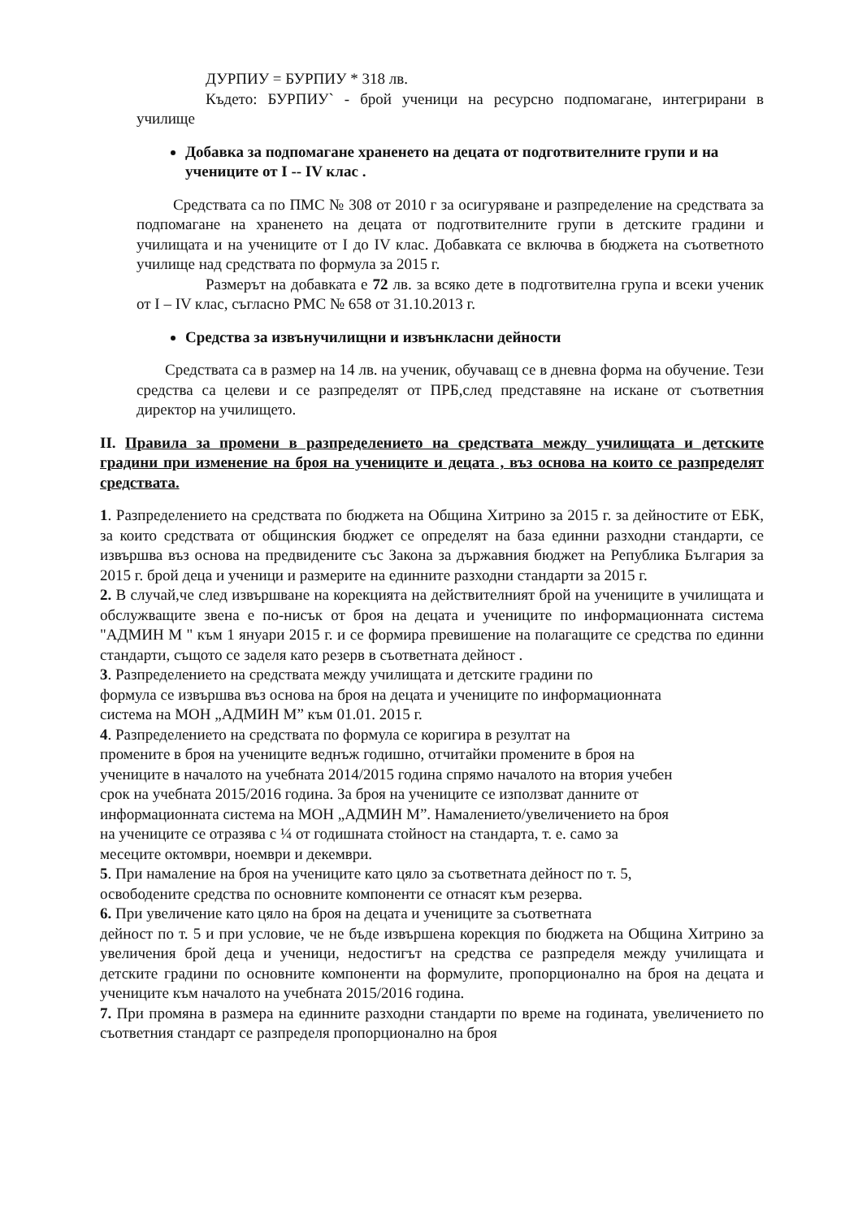ДУРПИУ = БУРПИУ * 318 лв.
Където: БУРПИУ` - брой ученици на ресурсно подпомагане, интегрирани в училище
Добавка за подпомагане храненето на децата от подготвителните групи и на учениците от I -- IV клас .
Средствата са по ПМС № 308 от 2010 г за осигуряване и разпределение на средствата за подпомагане на храненето на децата от подготвителните групи в детските градини и училищата и на учениците от I до IV клас. Добавката се включва в бюджета на съответното училище над средствата по формула за 2015 г.
Размерът на добавката е 72 лв. за всяко дете в подготвителна група и всеки ученик от I – IV клас, съгласно РМС № 658 от 31.10.2013 г.
Средства за извънучилищни и извънкласни дейности
Средствата са в размер на 14 лв. на ученик, обучаващ се в дневна форма на обучение. Тези средства са целеви и се разпределят от ПРБ,след представяне на искане от съответния директор на училището.
II. Правила за промени в разпределението на средствата между училищата и детските градини при изменение на броя на учениците и децата , въз основа на които се разпределят средствата.
1. Разпределението на средствата по бюджета на Община Хитрино за 2015 г. за дейностите от ЕБК, за които средствата от общинския бюджет се определят на база единни разходни стандарти, се извършва въз основа на предвидените със Закона за държавния бюджет на Република България за 2015 г. брой деца и ученици и размерите на единните разходни стандарти за 2015 г.
2. В случай,че след извършване на корекцията на действителният брой на учениците в училищата и обслужващите звена е по-нисък от броя на децата и учениците по информационната система "АДМИН М " към 1 януари 2015 г. и се формира превишение на полагащите се средства по единни стандарти, същото се заделя като резерв в съответната дейност .
3. Разпределението на средствата между училищата и детските градини по
формула се извършва въз основа на броя на децата и учениците по информационната
система на МОН „АДМИН М” към 01.01. 2015 г.
4. Разпределението на средствата по формула се коригира в резултат на
промените в броя на учениците веднъж годишно, отчитайки промените в броя на
учениците в началото на учебната 2014/2015 година спрямо началото на втория учебен
срок на учебната 2015/2016 година. За броя на учениците се използват данните от
информационната система на МОН „АДМИН М”. Намалението/увеличението на броя
на учениците се отразява с ¼ от годишната стойност на стандарта, т. е. само за
месеците октомври, ноември и декември.
5. При намаление на броя на учениците като цяло за съответната дейност по т. 5,
освободените средства по основните компоненти се отнасят към резерва.
6. При увеличение като цяло на броя на децата и учениците за съответната
дейност по т. 5 и при условие, че не бъде извършена корекция по бюджета на Община Хитрино за увеличения брой деца и ученици, недостигът на средства се разпределя между училищата и детските градини по основните компоненти на формулите, пропорционално на броя на децата и учениците към началото на учебната 2015/2016 година.
7. При промяна в размера на единните разходни стандарти по време на годината, увеличението по съответния стандарт се разпределя пропорционално на броя